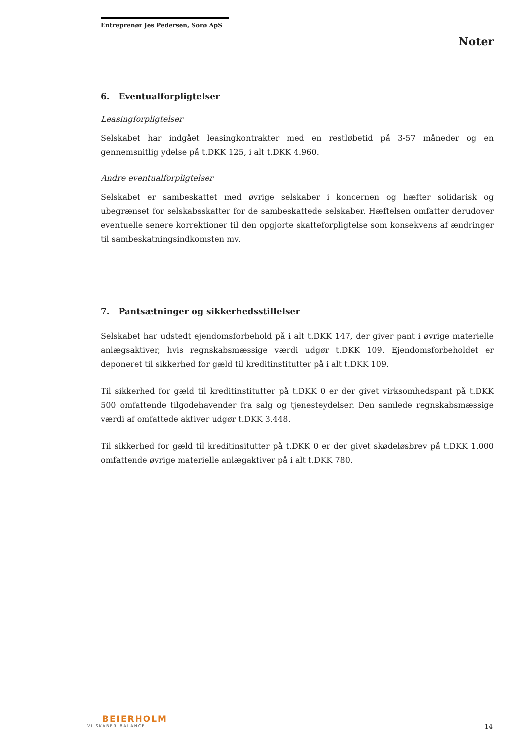Entreprenør Jes Pedersen, Sorø ApS
Noter
6. Eventualforpligtelser
Leasingforpligtelser
Selskabet har indgået leasingkontrakter med en restløbetid på 3-57 måneder og en gennemsnitlig ydelse på t.DKK 125, i alt t.DKK 4.960.
Andre eventualforpligtelser
Selskabet er sambeskattet med øvrige selskaber i koncernen og hæfter solidarisk og ubegrænset for selskabsskatter for de sambeskattede selskaber. Hæftelsen omfatter derudover eventuelle senere korrektioner til den opgjorte skatteforpligtelse som konsekvens af ændringer til sambeskatningsindkomsten mv.
7. Pantsætninger og sikkerhedsstillelser
Selskabet har udstedt ejendomsforbehold på i alt t.DKK 147, der giver pant i øvrige materielle anlægsaktiver, hvis regnskabsmæssige værdi udgør t.DKK 109. Ejendomsforbeholdet er deponeret til sikkerhed for gæld til kreditinstitutter på i alt t.DKK 109.
Til sikkerhed for gæld til kreditinstitutter på t.DKK 0 er der givet virksomhedspant på t.DKK 500 omfattende tilgodehavender fra salg og tjenesteydelser. Den samlede regnskabsmæssige værdi af omfattede aktiver udgør t.DKK 3.448.
Til sikkerhed for gæld til kreditinsitutter på t.DKK 0 er der givet skødeløsbrev på t.DKK 1.000 omfattende øvrige materielle anlægaktiver på i alt t.DKK 780.
BEIERHOLM
VI SKABER BALANCE
14